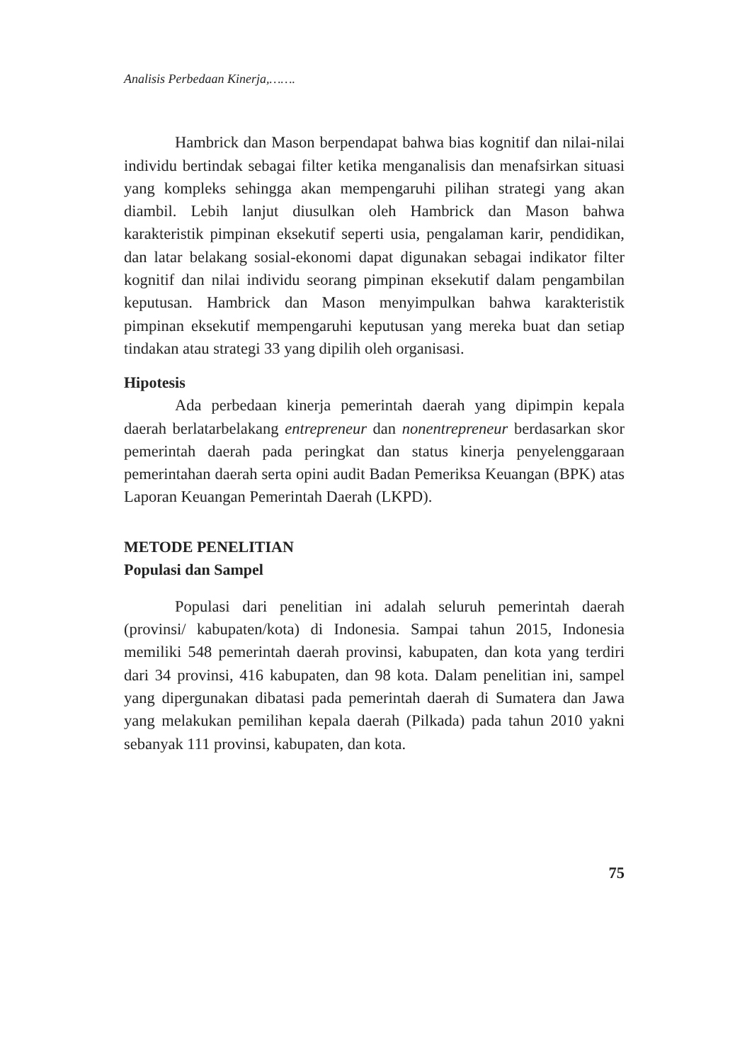Analisis Perbedaan Kinerja,…….
Hambrick dan Mason berpendapat bahwa bias kognitif dan nilai-nilai individu bertindak sebagai filter ketika menganalisis dan menafsirkan situasi yang kompleks sehingga akan mempengaruhi pilihan strategi yang akan diambil. Lebih lanjut diusulkan oleh Hambrick dan Mason bahwa karakteristik pimpinan eksekutif seperti usia, pengalaman karir, pendidikan, dan latar belakang sosial-ekonomi dapat digunakan sebagai indikator filter kognitif dan nilai individu seorang pimpinan eksekutif dalam pengambilan keputusan. Hambrick dan Mason menyimpulkan bahwa karakteristik pimpinan eksekutif mempengaruhi keputusan yang mereka buat dan setiap tindakan atau strategi 33 yang dipilih oleh organisasi.
Hipotesis
Ada perbedaan kinerja pemerintah daerah yang dipimpin kepala daerah berlatarbelakang entrepreneur dan nonentrepreneur berdasarkan skor pemerintah daerah pada peringkat dan status kinerja penyelenggaraan pemerintahan daerah serta opini audit Badan Pemeriksa Keuangan (BPK) atas Laporan Keuangan Pemerintah Daerah (LKPD).
METODE PENELITIAN
Populasi dan Sampel
Populasi dari penelitian ini adalah seluruh pemerintah daerah (provinsi/ kabupaten/kota) di Indonesia. Sampai tahun 2015, Indonesia memiliki 548 pemerintah daerah provinsi, kabupaten, dan kota yang terdiri dari 34 provinsi, 416 kabupaten, dan 98 kota. Dalam penelitian ini, sampel yang dipergunakan dibatasi pada pemerintah daerah di Sumatera dan Jawa yang melakukan pemilihan kepala daerah (Pilkada) pada tahun 2010 yakni sebanyak 111 provinsi, kabupaten, dan kota.
75